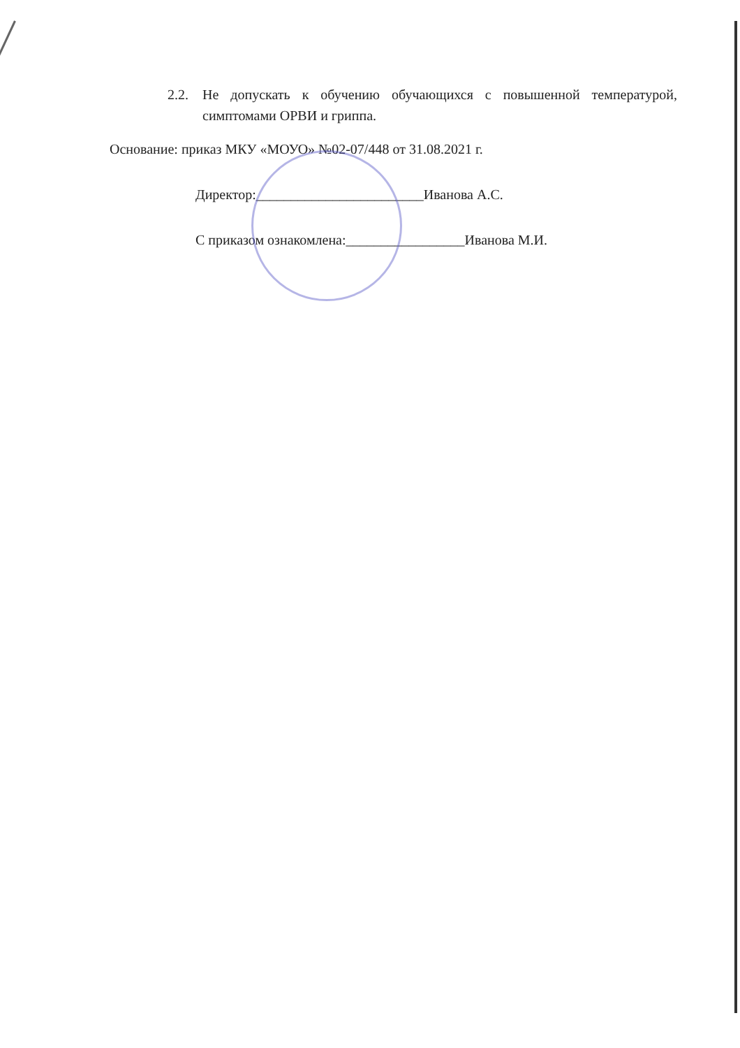2.2. Не допускать к обучению обучающихся с повышенной температурой, симптомами ОРВИ и гриппа.
Основание: приказ МКУ «МОУО» №02-07/448 от 31.08.2021 г.
Директор:________________________Иванова А.С.
С приказом ознакомлена:_________________Иванова М.И.